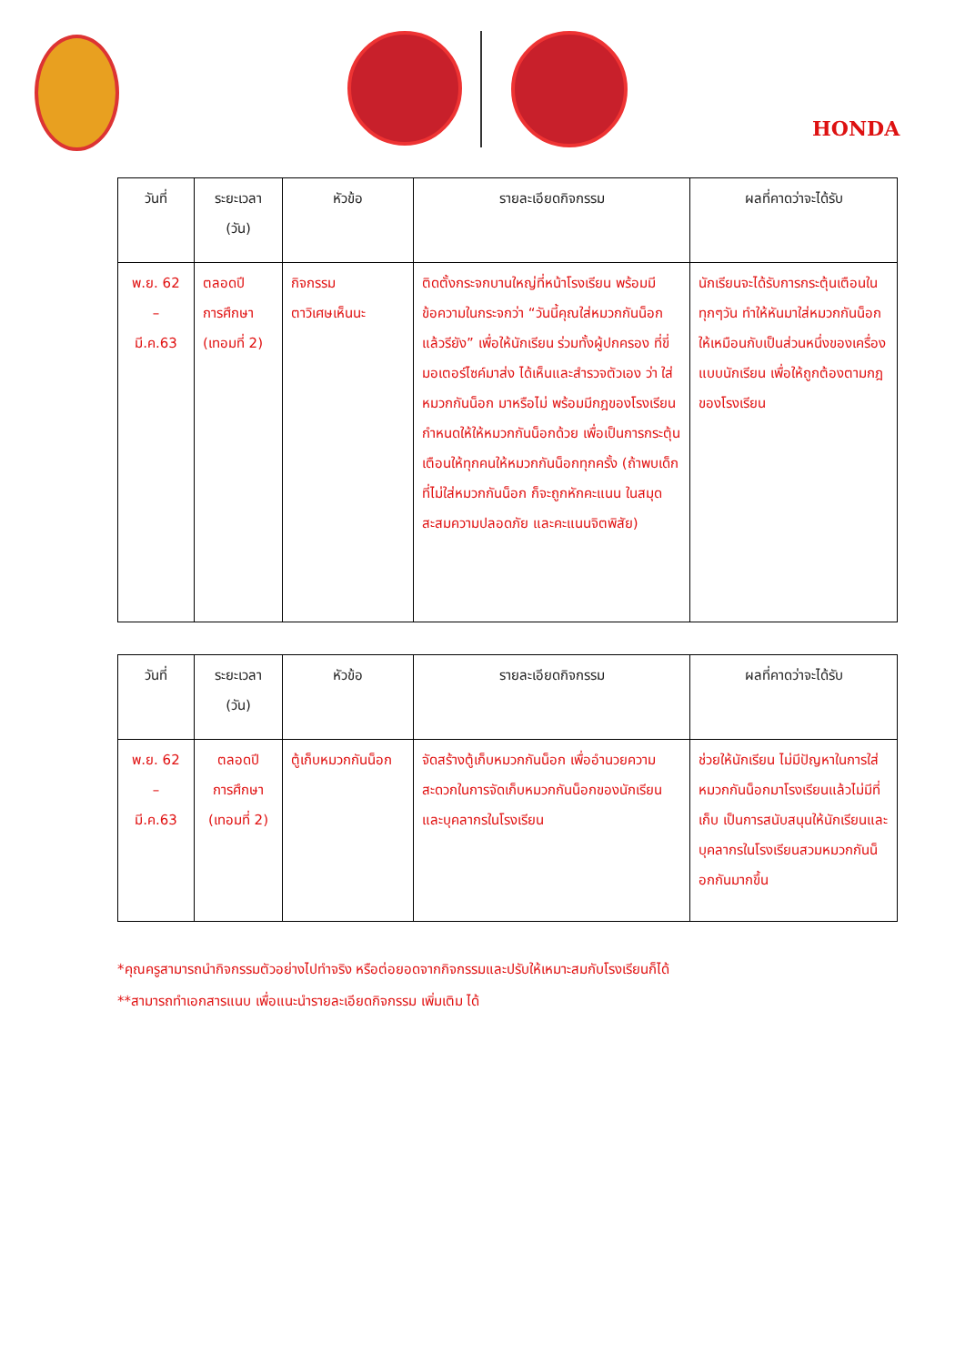HONDA
| วันที่ | ระยะเวลา (วัน) | หัวข้อ | รายละเอียดกิจกรรม | ผลที่คาดว่าจะได้รับ |
| --- | --- | --- | --- | --- |
| พ.ย. 62 – มี.ค.63 | ตลอดปี การศึกษา (เทอมที่ 2) | กิจกรรม ตาวิเศษเห็นนะ | ติดตั้งกระจกบานใหญ่ที่หน้าโรงเรียน พร้อมมีข้อความในกระจกว่า “วันนี้คุณใส่หมวกกันน็อกแล้วรียัง” เพื่อให้นักเรียน ร่วมทั้งผู้ปกครอง ที่ขี่มอเตอร์ไซค์มาส่ง ได้เห็นและสำรวจตัวเอง ว่า ใส่หมวกกันน็อก มาหรือไม่ พร้อมมีกฎของโรงเรียนกำหนดให้ให้หมวกกันน็อกด้วย เพื่อเป็นการกระตุ้นเตือนให้ทุกคนให้หมวกกันน็อกทุกครั้ง (ถ้าพบเด็กที่ไม่ใส่หมวกกันน็อก ก็จะถูกหักคะแนน ในสมุดสะสมความปลอดภัย และคะแนนจิตพิสัย) | นักเรียนจะได้รับการกระตุ้นเตือนในทุกๆวัน ทำให้หันมาใส่หมวกกันน็อกให้เหมือนกับเป็นส่วนหนึ่งของเครื่องแบบนักเรียน เพื่อให้ถูกต้องตามกฎของโรงเรียน |
| วันที่ | ระยะเวลา (วัน) | หัวข้อ | รายละเอียดกิจกรรม | ผลที่คาดว่าจะได้รับ |
| --- | --- | --- | --- | --- |
| พ.ย. 62 – มี.ค.63 | ตลอดปี การศึกษา (เทอมที่ 2) | ตู้เก็บหมวกกันน็อก | จัดสร้างตู้เก็บหมวกกันน็อก เพื่ออำนวยความสะดวกในการจัดเก็บหมวกกันน็อกของนักเรียน และบุคลากรในโรงเรียน | ช่วยให้นักเรียน ไม่มีปัญหาในการใส่หมวกกันน็อกมาโรงเรียนแล้วไม่มีที่เก็บ เป็นการสนับสนุนให้นักเรียนและบุคลากรในโรงเรียนสวมหมวกกันน็อกกันมากขึ้น |
*คุณครูสามารถนำกิจกรรมตัวอย่างไปทำจริง หรือต่อยอดจากกิจกรรมและปรับให้เหมาะสมกับโรงเรียนก็ได้
**สามารถทำเอกสารแนบ เพื่อแนะนำรายละเอียดกิจกรรม เพิ่มเติม ได้